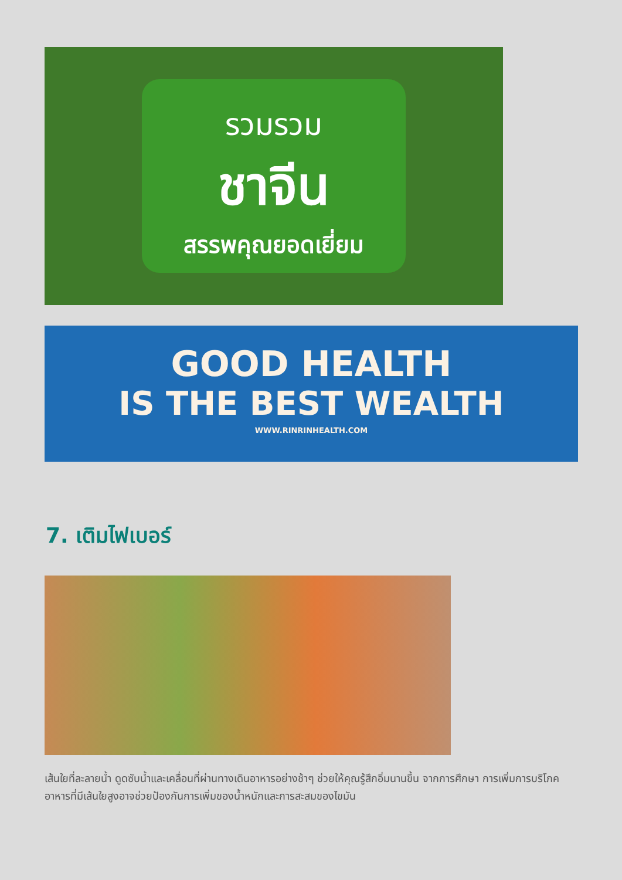รวมรวม
ชาจีน
สรรพคุณยอดเยี่ยม
GOOD HEALTH
IS THE BEST WEALTH
WWW.RINRINHEALTH.COM
7. เติมไฟเบอร์
เส้นใยที่ละลายน้ำ ดูดซับน้ำและเคลื่อนที่ผ่านทางเดินอาหารอย่างช้าๆ ช่วยให้คุณรู้สึกอิ่มนานขึ้น จากการศึกษา การเพิ่มการบริโภคอาหารที่มีเส้นใยสูงอาจช่วยป้องกันการเพิ่มของน้ำหนักและการสะสมของไขมัน